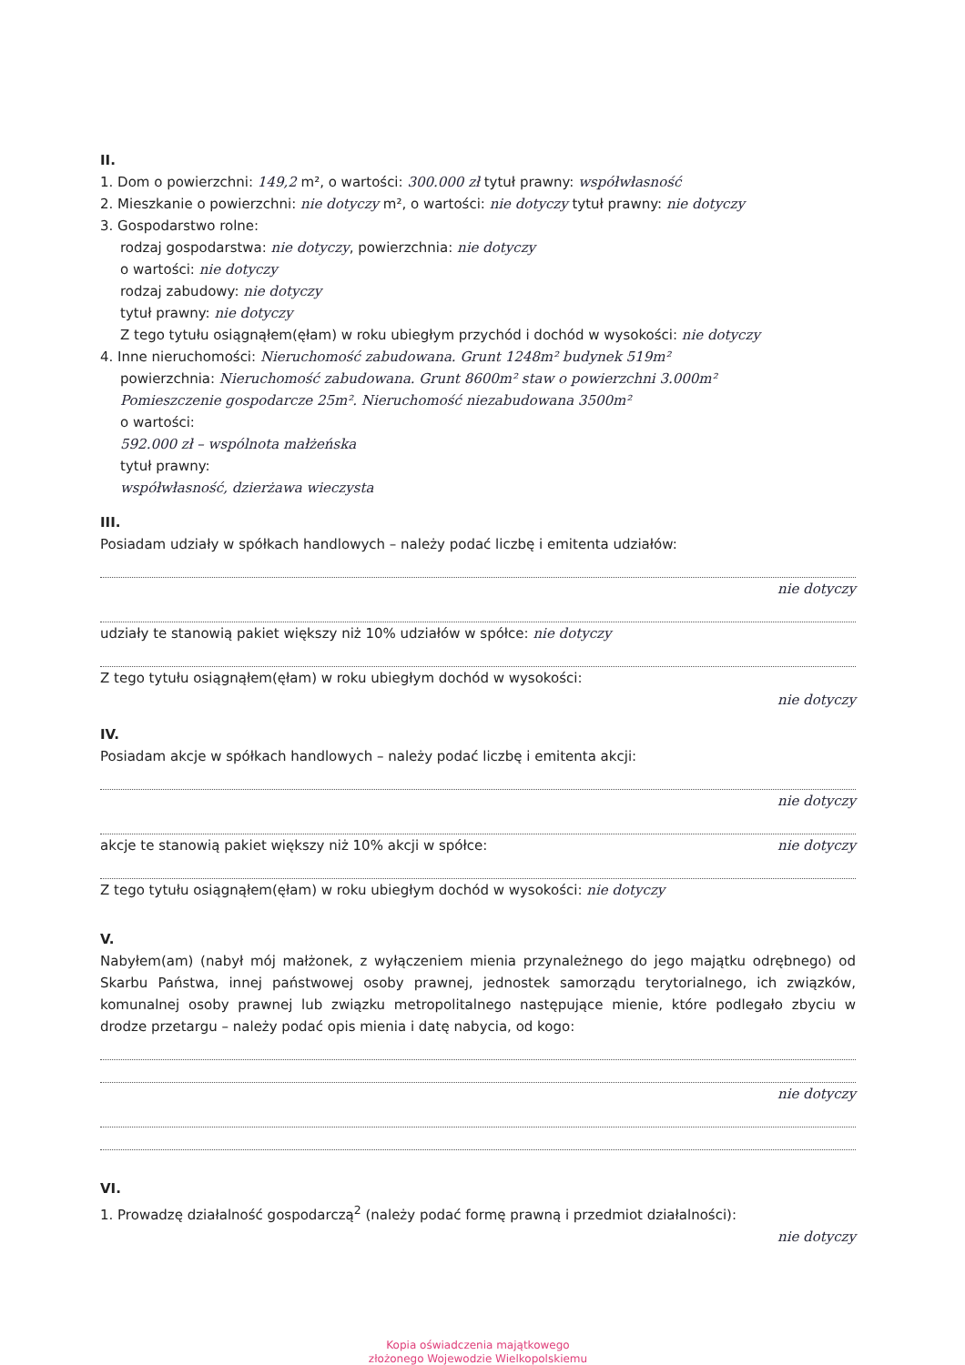II.
1. Dom o powierzchni: 149,2 m², o wartości: 300.000 zł tytuł prawny: współwłasność
2. Mieszkanie o powierzchni: nie dotyczy m², o wartości: nie dotyczy tytuł prawny: nie dotyczy
3. Gospodarstwo rolne:
rodzaj gospodarstwa: nie dotyczy, powierzchnia: nie dotyczy
o wartości: nie dotyczy
rodzaj zabudowy: nie dotyczy
tytuł prawny: nie dotyczy
Z tego tytułu osiągnąłem(ęłam) w roku ubiegłym przychód i dochód w wysokości: nie dotyczy
4. Inne nieruchomości: Nieruchomość zabudowana. Grunt 1248m² budynek 519m²
powierzchnia: Nieruchomość zabudowana. Grunt 8600m² staw o powierzchni 3.000m²
Pomieszczenie gospodarcze 25m². Nieruchomość niezabudowana 3500m²
o wartości:
592.000 zł – wspólnota małżeńska
tytuł prawny:
współwłasność, dzierżawa wieczysta
III.
Posiadam udziały w spółkach handlowych – należy podać liczbę i emitenta udziałów:
nie dotyczy
udziały te stanowią pakiet większy niż 10% udziałów w spółce: nie dotyczy
Z tego tytułu osiągnąłem(ęłam) w roku ubiegłym dochód w wysokości:
nie dotyczy
IV.
Posiadam akcje w spółkach handlowych – należy podać liczbę i emitenta akcji:
nie dotyczy
akcje te stanowią pakiet większy niż 10% akcji w spółce: nie dotyczy
Z tego tytułu osiągnąłem(ęłam) w roku ubiegłym dochód w wysokości: nie dotyczy
V.
Nabyłem(am) (nabył mój małżonek, z wyłączeniem mienia przynależnego do jego majątku odrębnego) od Skarbu Państwa, innej państwowej osoby prawnej, jednostek samorządu terytorialnego, ich związków, komunalnej osoby prawnej lub związku metropolitalnego następujące mienie, które podlegało zbyciu w drodze przetargu – należy podać opis mienia i datę nabycia, od kogo:
nie dotyczy
VI.
1. Prowadzę działalność gospodarczą<sup>2</sup> (należy podać formę prawną i przedmiot działalności):
nie dotyczy
Kopia oświadczenia majątkowego
złożonego Wojewodzie Wielkopolskiemu